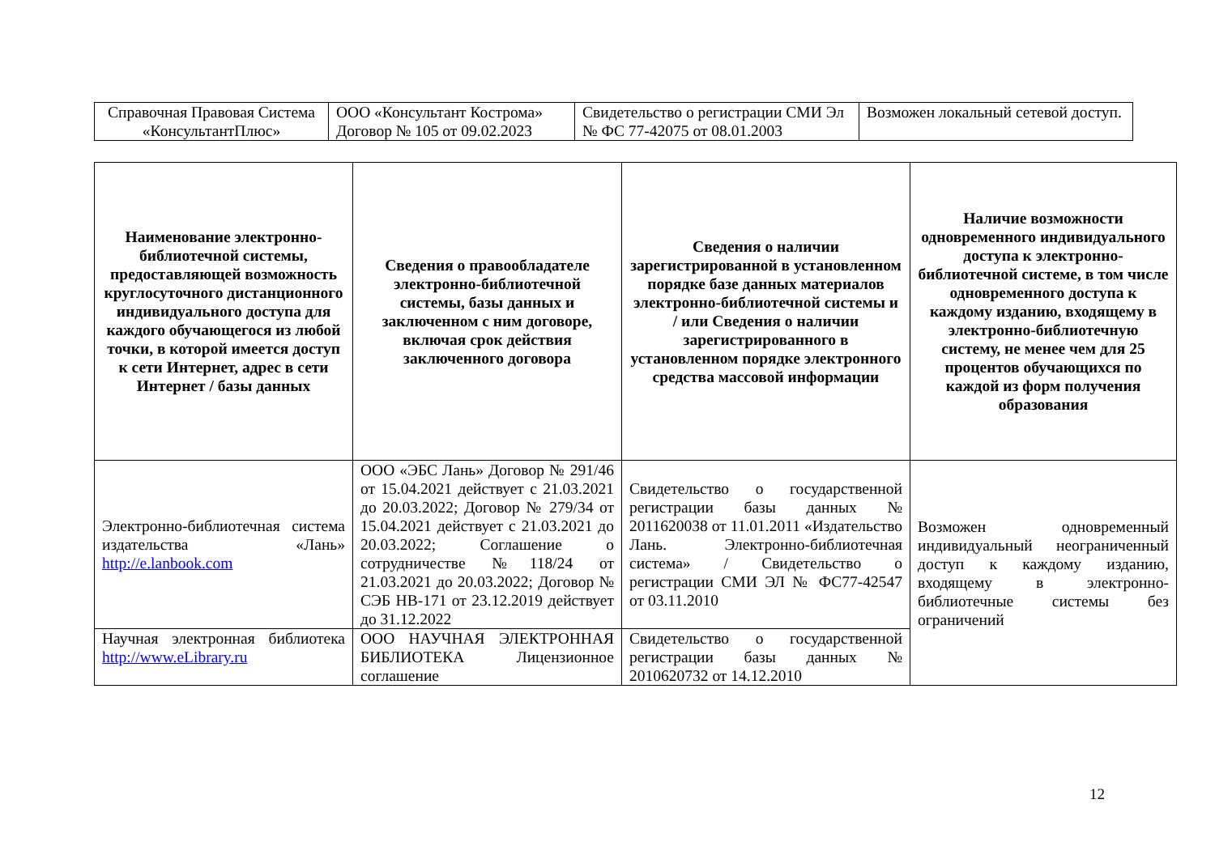| Справочная Правовая Система «КонсультантПлюс» | ООО «Консультант Кострома» Договор № 105 от 09.02.2023 | Свидетельство о регистрации СМИ Эл № ФС 77-42075 от 08.01.2003 | Возможен локальный сетевой доступ. |
| Наименование электронно-библиотечной системы, предоставляющей возможность круглосуточного дистанционного индивидуального доступа для каждого обучающегося из любой точки, в которой имеется доступ к сети Интернет, адрес в сети Интернет / базы данных | Сведения о правообладателе электронно-библиотечной системы, базы данных и заключенном с ним договоре, включая срок действия заключенного договора | Сведения о наличии зарегистрированной в установленном порядке базе данных материалов электронно-библиотечной системы и / или Сведения о наличии зарегистрированного в установленном порядке электронного средства массовой информации | Наличие возможности одновременного индивидуального доступа к электронно-библиотечной системе, в том числе одновременного доступа к каждому изданию, входящему в электронно-библиотечную систему, не менее чем для 25 процентов обучающихся по каждой из форм получения образования |
| --- | --- | --- | --- |
| Электронно-библиотечная система издательства «Лань» http://e.lanbook.com | ООО «ЭБС Лань» Договор № 291/46 от 15.04.2021 действует с 21.03.2021 до 20.03.2022; Договор № 279/34 от 15.04.2021 действует с 21.03.2021 до 20.03.2022; Соглашение о сотрудничестве №118/24 от 21.03.2021 до 20.03.2022; Договор № СЭБ НВ-171 от 23.12.2019 действует до 31.12.2022 | Свидетельство о государственной регистрации базы данных № 2011620038 от 11.01.2011 «Издательство Лань. Электронно-библиотечная система» / Свидетельство о регистрации СМИ ЭЛ № ФС77-42547 от 03.11.2010 | Возможен одновременный индивидуальный неограниченный доступ к каждому изданию, входящему в электронно-библиотечные системы без ограничений |
| Научная электронная библиотека http://www.eLibrary.ru | ООО НАУЧНАЯ ЭЛЕКТРОННАЯ БИБЛИОТЕКА Лицензионное соглашение | Свидетельство о государственной регистрации базы данных № 2010620732 от 14.12.2010 | |
12